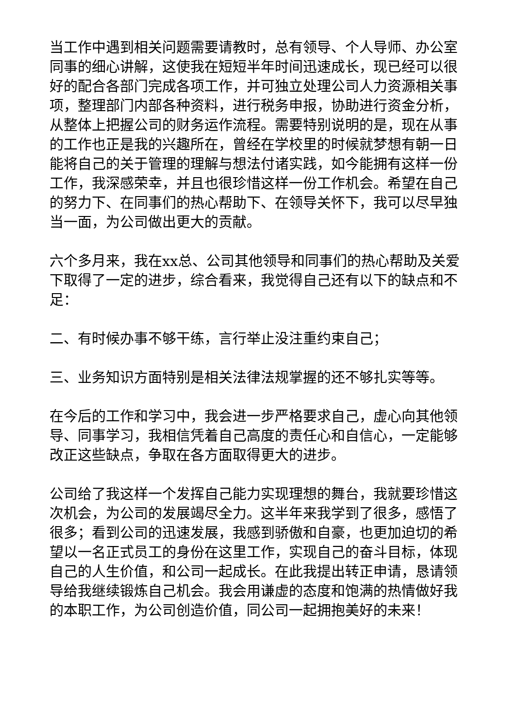当工作中遇到相关问题需要请教时，总有领导、个人导师、办公室同事的细心讲解，这使我在短短半年时间迅速成长，现已经可以很好的配合各部门完成各项工作，并可独立处理公司人力资源相关事项，整理部门内部各种资料，进行税务申报，协助进行资金分析，从整体上把握公司的财务运作流程。需要特别说明的是，现在从事的工作也正是我的兴趣所在，曾经在学校里的时候就梦想有朝一日能将自己的关于管理的理解与想法付诸实践，如今能拥有这样一份工作，我深感荣幸，并且也很珍惜这样一份工作机会。希望在自己的努力下、在同事们的热心帮助下、在领导关怀下，我可以尽早独当一面，为公司做出更大的贡献。
六个多月来，我在xx总、公司其他领导和同事们的热心帮助及关爱下取得了一定的进步，综合看来，我觉得自己还有以下的缺点和不足：
二、有时候办事不够干练，言行举止没注重约束自己；
三、业务知识方面特别是相关法律法规掌握的还不够扎实等等。
在今后的工作和学习中，我会进一步严格要求自己，虚心向其他领导、同事学习，我相信凭着自己高度的责任心和自信心，一定能够改正这些缺点，争取在各方面取得更大的进步。
公司给了我这样一个发挥自己能力实现理想的舞台，我就要珍惜这次机会，为公司的发展竭尽全力。这半年来我学到了很多，感悟了很多；看到公司的迅速发展，我感到骄傲和自豪，也更加迫切的希望以一名正式员工的身份在这里工作，实现自己的奋斗目标，体现自己的人生价值，和公司一起成长。在此我提出转正申请，恳请领导给我继续锻炼自己机会。我会用谦虚的态度和饱满的热情做好我的本职工作，为公司创造价值，同公司一起拥抱美好的未来！